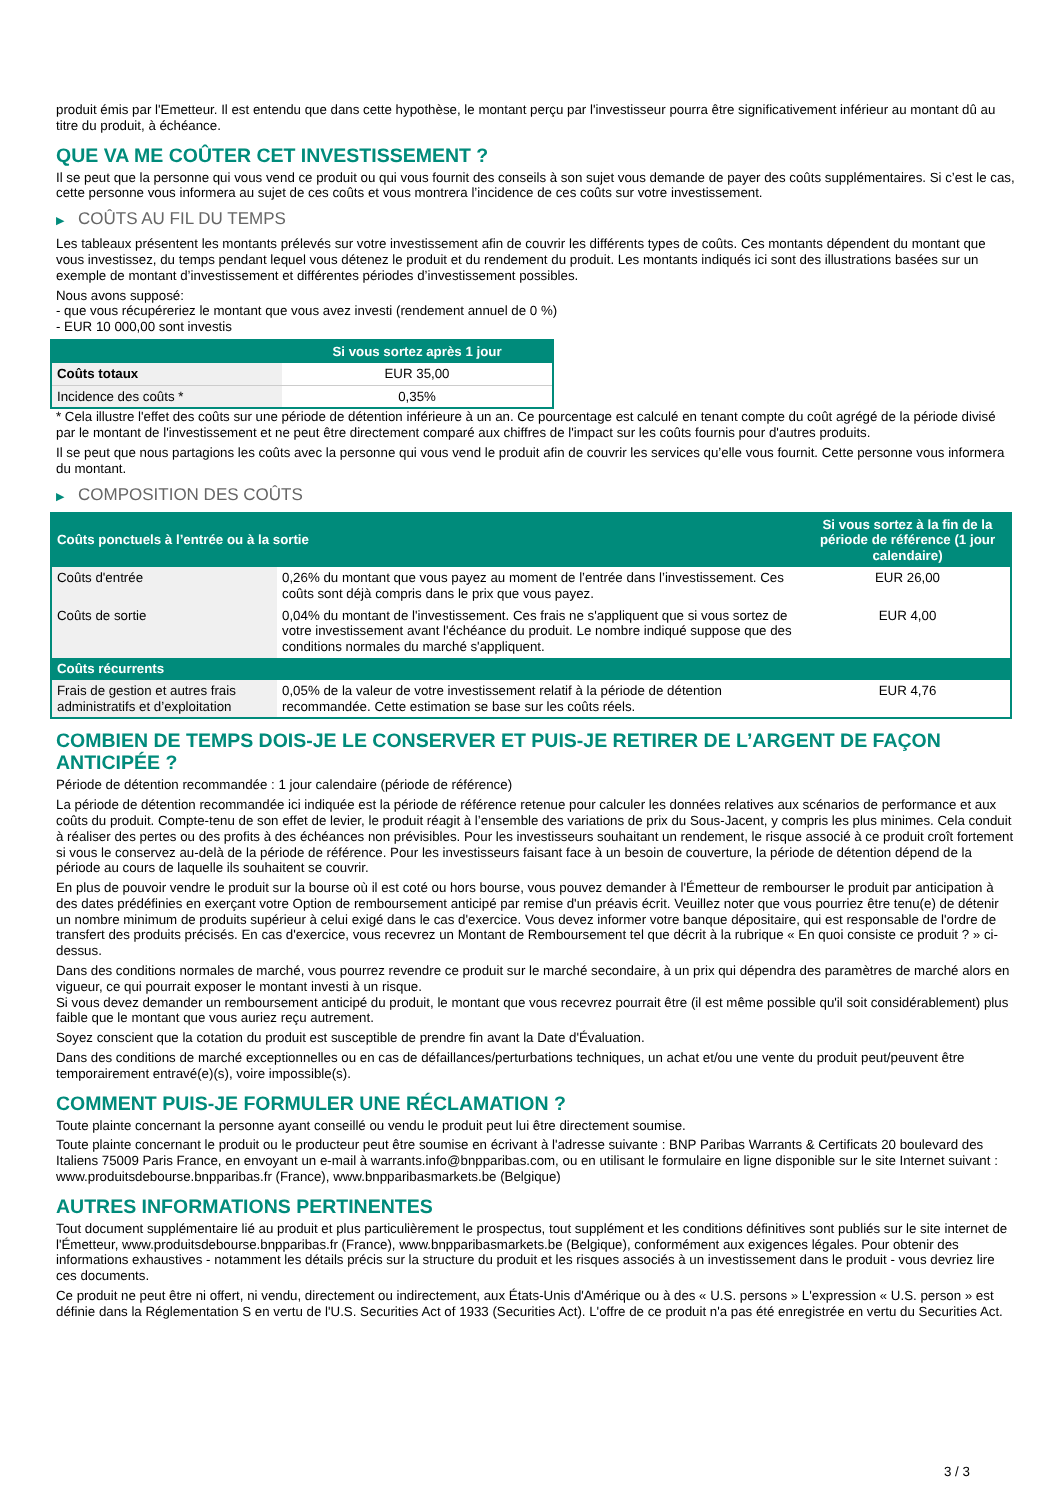produit émis par l'Emetteur. Il est entendu que dans cette hypothèse, le montant perçu par l'investisseur pourra être significativement inférieur au montant dû au titre du produit, à échéance.
QUE VA ME COÛTER CET INVESTISSEMENT ?
Il se peut que la personne qui vous vend ce produit ou qui vous fournit des conseils à son sujet vous demande de payer des coûts supplémentaires. Si c’est le cas, cette personne vous informera au sujet de ces coûts et vous montrera l’incidence de ces coûts sur votre investissement.
▶ COÛTS AU FIL DU TEMPS
Les tableaux présentent les montants prélevés sur votre investissement afin de couvrir les différents types de coûts. Ces montants dépendent du montant que vous investissez, du temps pendant lequel vous détenez le produit et du rendement du produit. Les montants indiqués ici sont des illustrations basées sur un exemple de montant d’investissement et différentes périodes d’investissement possibles.
Nous avons supposé:
- que vous récupéreriez le montant que vous avez investi (rendement annuel de 0 %)
- EUR 10 000,00 sont investis
| | Si vous sortez après 1 jour |
| --- | --- |
| Coûts totaux | EUR 35,00 |
| Incidence des coûts * | 0,35% |
* Cela illustre l'effet des coûts sur une période de détention inférieure à un an. Ce pourcentage est calculé en tenant compte du coût agrégé de la période divisé par le montant de l'investissement et ne peut être directement comparé aux chiffres de l'impact sur les coûts fournis pour d'autres produits.
Il se peut que nous partagions les coûts avec la personne qui vous vend le produit afin de couvrir les services qu’elle vous fournit. Cette personne vous informera du montant.
▶ COMPOSITION DES COÛTS
| Coûts ponctuels à l’entrée ou à la sortie | | Si vous sortez à la fin de la période de référence (1 jour calendaire) |
| --- | --- | --- |
| Coûts d'entrée | 0,26% du montant que vous payez au moment de l’entrée dans l’investissement. Ces coûts sont déjà compris dans le prix que vous payez. | EUR 26,00 |
| Coûts de sortie | 0,04% du montant de l'investissement. Ces frais ne s'appliquent que si vous sortez de votre investissement avant l'échéance du produit. Le nombre indiqué suppose que des conditions normales du marché s'appliquent. | EUR 4,00 |
| Coûts récurrents | | |
| Frais de gestion et autres frais administratifs et d’exploitation | 0,05% de la valeur de votre investissement relatif à la période de détention recommandée. Cette estimation se base sur les coûts réels. | EUR 4,76 |
COMBIEN DE TEMPS DOIS-JE LE CONSERVER ET PUIS-JE RETIRER DE L’ARGENT DE FAÇON ANTICIPÉE ?
Période de détention recommandée : 1 jour calendaire (période de référence)
La période de détention recommandée ici indiquée est la période de référence retenue pour calculer les données relatives aux scénarios de performance et aux coûts du produit. Compte-tenu de son effet de levier, le produit réagit à l’ensemble des variations de prix du Sous-Jacent, y compris les plus minimes. Cela conduit à réaliser des pertes ou des profits à des échéances non prévisibles. Pour les investisseurs souhaitant un rendement, le risque associé à ce produit croît fortement si vous le conservez au-delà de la période de référence. Pour les investisseurs faisant face à un besoin de couverture, la période de détention dépend de la période au cours de laquelle ils souhaitent se couvrir.
En plus de pouvoir vendre le produit sur la bourse où il est coté ou hors bourse, vous pouvez demander à l'Émetteur de rembourser le produit par anticipation à des dates prédéfinies en exerçant votre Option de remboursement anticipé par remise d'un préavis écrit. Veuillez noter que vous pourriez être tenu(e) de détenir un nombre minimum de produits supérieur à celui exigé dans le cas d'exercice. Vous devez informer votre banque dépositaire, qui est responsable de l'ordre de transfert des produits précisés. En cas d'exercice, vous recevrez un Montant de Remboursement tel que décrit à la rubrique « En quoi consiste ce produit ? » ci-dessus.
Dans des conditions normales de marché, vous pourrez revendre ce produit sur le marché secondaire, à un prix qui dépendra des paramètres de marché alors en vigueur, ce qui pourrait exposer le montant investi à un risque.
Si vous devez demander un remboursement anticipé du produit, le montant que vous recevrez pourrait être (il est même possible qu'il soit considérablement) plus faible que le montant que vous auriez reçu autrement.
Soyez conscient que la cotation du produit est susceptible de prendre fin avant la Date d'Évaluation.
Dans des conditions de marché exceptionnelles ou en cas de défaillances/perturbations techniques, un achat et/ou une vente du produit peut/peuvent être temporairement entravé(e)(s), voire impossible(s).
COMMENT PUIS-JE FORMULER UNE RÉCLAMATION ?
Toute plainte concernant la personne ayant conseillé ou vendu le produit peut lui être directement soumise.
Toute plainte concernant le produit ou le producteur peut être soumise en écrivant à l'adresse suivante : BNP Paribas Warrants & Certificats 20 boulevard des Italiens 75009 Paris France, en envoyant un e-mail à warrants.info@bnpparibas.com, ou en utilisant le formulaire en ligne disponible sur le site Internet suivant : www.produitsdebourse.bnpparibas.fr (France), www.bnpparibasmarkets.be (Belgique)
AUTRES INFORMATIONS PERTINENTES
Tout document supplémentaire lié au produit et plus particulièrement le prospectus, tout supplément et les conditions définitives sont publiés sur le site internet de l'Émetteur, www.produitsdebourse.bnpparibas.fr (France), www.bnpparibasmarkets.be (Belgique), conformément aux exigences légales. Pour obtenir des informations exhaustives - notamment les détails précis sur la structure du produit et les risques associés à un investissement dans le produit - vous devriez lire ces documents.
Ce produit ne peut être ni offert, ni vendu, directement ou indirectement, aux États-Unis d'Amérique ou à des « U.S. persons » L'expression « U.S. person » est définie dans la Réglementation S en vertu de l'U.S. Securities Act of 1933 (Securities Act). L'offre de ce produit n'a pas été enregistrée en vertu du Securities Act.
3 / 3